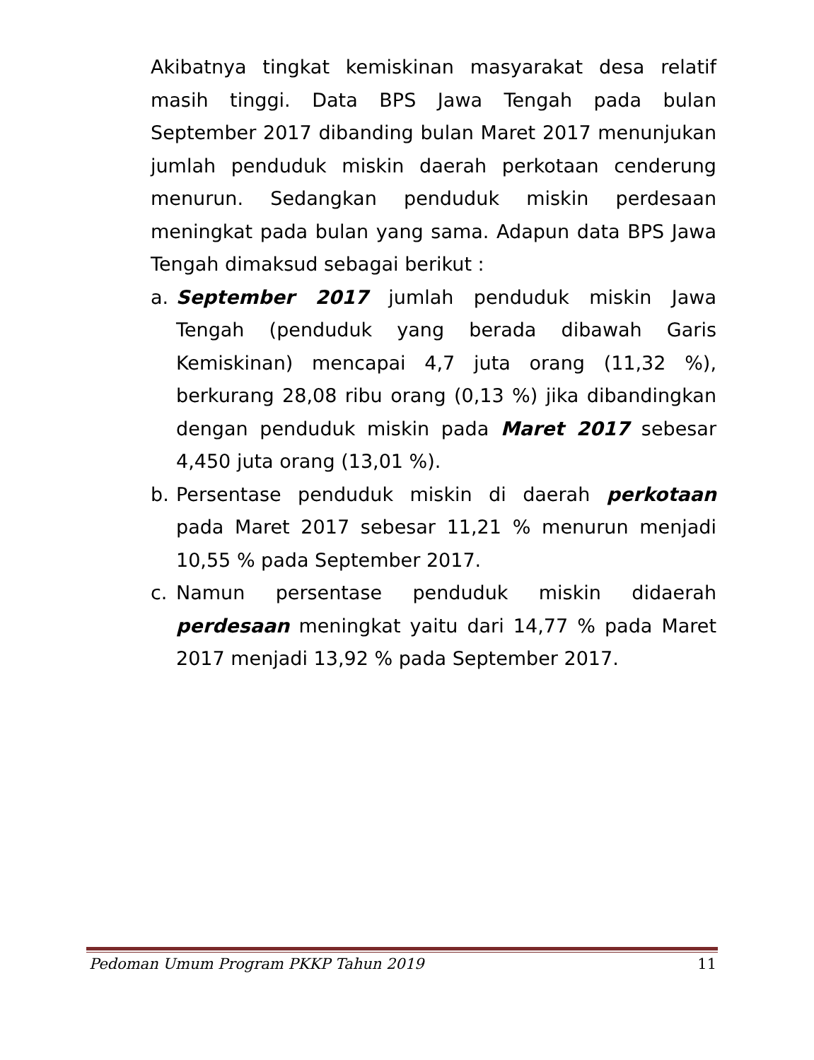Akibatnya tingkat kemiskinan masyarakat desa relatif masih tinggi. Data BPS Jawa Tengah pada bulan September 2017 dibanding bulan Maret 2017 menunjukan jumlah penduduk miskin daerah perkotaan cenderung menurun. Sedangkan penduduk miskin perdesaan meningkat pada bulan yang sama. Adapun data BPS Jawa Tengah dimaksud sebagai berikut :
a. September 2017 jumlah penduduk miskin Jawa Tengah (penduduk yang berada dibawah Garis Kemiskinan) mencapai 4,7 juta orang (11,32 %), berkurang 28,08 ribu orang (0,13 %) jika dibandingkan dengan penduduk miskin pada Maret 2017 sebesar 4,450 juta orang (13,01 %).
b. Persentase penduduk miskin di daerah perkotaan pada Maret 2017 sebesar 11,21 % menurun menjadi 10,55 % pada September 2017.
c. Namun persentase penduduk miskin didaerah perdesaan meningkat yaitu dari 14,77 % pada Maret 2017 menjadi 13,92 % pada September 2017.
Pedoman Umum Program PKKP Tahun 2019 11